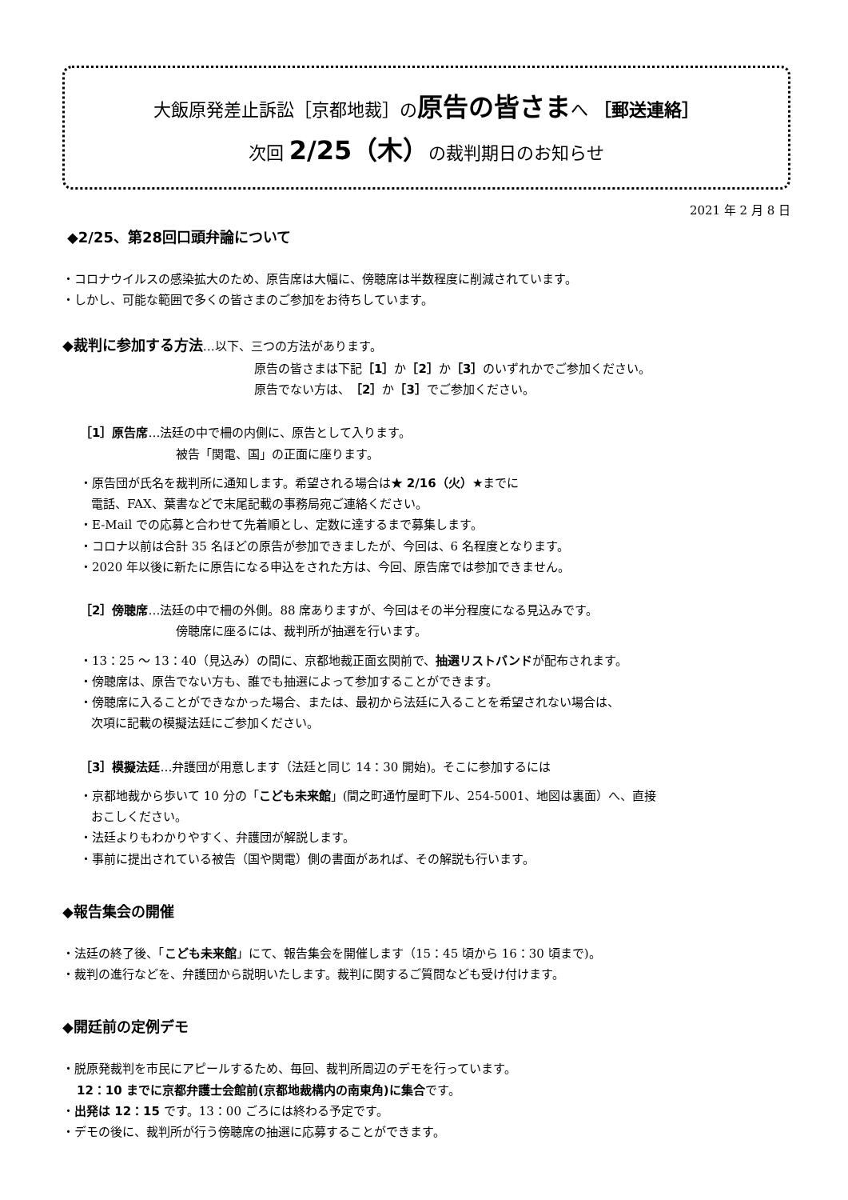大飯原発差止訴訟［京都地裁］の原告の皆さまへ ［郵送連絡］
次回 2/25（木）の裁判期日のお知らせ
2021 年 2 月 8 日
◆2/25、第28回口頭弁論について
・コロナウイルスの感染拡大のため、原告席は大幅に、傍聴席は半数程度に削減されています。
・しかし、可能な範囲で多くの皆さまのご参加をお待ちしています。
◆裁判に参加する方法…以下、三つの方法があります。
原告の皆さまは下記［1］か［2］か［3］のいずれかでご参加ください。
原告でない方は、［2］か［3］でご参加ください。
［1］原告席…法廷の中で柵の内側に、原告として入ります。
被告「関電、国」の正面に座ります。
・原告団が氏名を裁判所に通知します。希望される場合は★ 2/16（火）★までに
電話、FAX、葉書などで末尾記載の事務局宛ご連絡ください。
・E-Mail での応募と合わせて先着順とし、定数に達するまで募集します。
・コロナ以前は合計 35 名ほどの原告が参加できましたが、今回は、6 名程度となります。
・2020 年以後に新たに原告になる申込をされた方は、今回、原告席では参加できません。
［2］傍聴席…法廷の中で柵の外側。88 席ありますが、今回はその半分程度になる見込みです。
傍聴席に座るには、裁判所が抽選を行います。
・13：25 ～ 13：40（見込み）の間に、京都地裁正面玄関前で、抽選リストバンドが配布されます。
・傍聴席は、原告でない方も、誰でも抽選によって参加することができます。
・傍聴席に入ることができなかった場合、または、最初から法廷に入ることを希望されない場合は、
次項に記載の模擬法廷にご参加ください。
［3］模擬法廷…弁護団が用意します（法廷と同じ 14：30 開始)。そこに参加するには
・京都地裁から歩いて 10 分の「こども未来館」(間之町通竹屋町下ル、254-5001、地図は裏面）へ、直接
おこしください。
・法廷よりもわかりやすく、弁護団が解説します。
・事前に提出されている被告（国や関電）側の書面があれば、その解説も行います。
◆報告集会の開催
・法廷の終了後、「こども未来館」にて、報告集会を開催します（15：45 頃から 16：30 頃まで)。
・裁判の進行などを、弁護団から説明いたします。裁判に関するご質問なども受け付けます。
◆開廷前の定例デモ
・脱原発裁判を市民にアピールするため、毎回、裁判所周辺のデモを行っています。
12：10 までに京都弁護士会館前(京都地裁構内の南東角)に集合です。
・出発は 12：15 です。13：00 ごろには終わる予定です。
・デモの後に、裁判所が行う傍聴席の抽選に応募することができます。